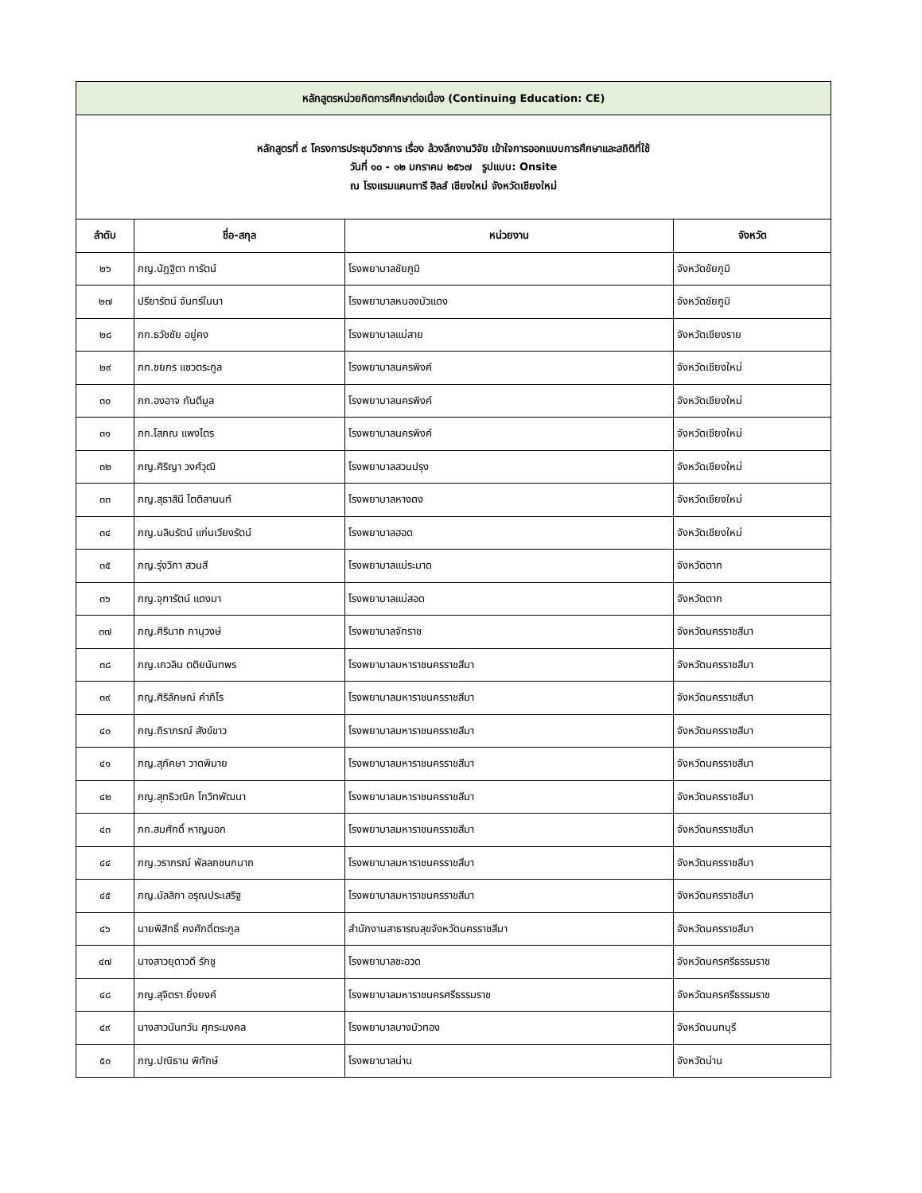| หลักสูตรหน่วยกิตการศึกษาต่อเนื่อง (Continuing Education: CE) | | | |
| --- | --- | --- | --- |
| หลักสูตรที่ ๙ โครงการประชุมวิชาการ เรื่อง ล้วงลึกงานวิจัย เข้าใจการออกแบบการศึกษาและสถิติที่ใช้ วันที่ ๑๐ - ๑๒ มกราคม ๒๕๖๗ รูปแบบ: Onsite ณ โรงแรมแคนทารี ฮิลส์ เชียงใหม่ จังหวัดเชียงใหม่ | | | |
| ลำดับ | ชื่อ-สกุล | หน่วยงาน | จังหวัด |
| ๒๖ | ภญ.นัฏฐิตา ทารัตน์ | โรงพยาบาลชัยภูมิ | จังหวัดชัยภูมิ |
| ๒๗ | ปรียารัตน์ จันทร์ในนา | โรงพยาบาลหนองบัวแดง | จังหวัดชัยภูมิ |
| ๒๘ | ภก.ธวัชชัย อยู่คง | โรงพยาบาลแม่สาย | จังหวัดเชียงราย |
| ๒๙ | ภก.ชยกร แซวตระกูล | โรงพยาบาลนครพิงค์ | จังหวัดเชียงใหม่ |
| ๓๐ | ภก.องอาจ กันตีมูล | โรงพยาบาลนครพิงค์ | จังหวัดเชียงใหม่ |
| ๓๑ | ภก.โสภณ แพงไตร | โรงพยาบาลนครพิงค์ | จังหวัดเชียงใหม่ |
| ๓๒ | ภญ.ศิริญา วงศ์วุฒิ | โรงพยาบาลสวนปรุง | จังหวัดเชียงใหม่ |
| ๓๓ | ภญ.สุธาสินี ไตติลานนท์ | โรงพยาบาลหางดง | จังหวัดเชียงใหม่ |
| ๓๔ | ภญ.นลินรัตน์ แก่นเวียงรัตน์ | โรงพยาบาลฮอด | จังหวัดเชียงใหม่ |
| ๓๕ | ภญ.รุ่งวิภา สวนสี | โรงพยาบาลแม่ระมาด | จังหวัดตาก |
| ๓๖ | ภญ.จุฑารัตน์ แดงมา | โรงพยาบาลแม่สอด | จังหวัดตาก |
| ๓๗ | ภญ.ศิรินาถ ภานุวงษ์ | โรงพยาบาลจักราช | จังหวัดนครราชสีมา |
| ๓๘ | ภญ.เกวลิน ตติยนันทพร | โรงพยาบาลมหาราชนครราชสีมา | จังหวัดนครราชสีมา |
| ๓๙ | ภญ.ศิริลักษณ์ คำภิโร | โรงพยาบาลมหาราชนครราชสีมา | จังหวัดนครราชสีมา |
| ๔๐ | ภญ.ถิราภรณ์ สังข์ขาว | โรงพยาบาลมหาราชนครราชสีมา | จังหวัดนครราชสีมา |
| ๔๑ | ภญ.สุภัคษา วาดพิมาย | โรงพยาบาลมหาราชนครราชสีมา | จังหวัดนครราชสีมา |
| ๔๒ | ภญ.สุทธิวณิก โกวิทพัฒนา | โรงพยาบาลมหาราชนครราชสีมา | จังหวัดนครราชสีมา |
| ๔๓ | ภก.สมศักดิ์ หาญนอก | โรงพยาบาลมหาราชนครราชสีมา | จังหวัดนครราชสีมา |
| ๔๔ | ภญ.วราภรณ์ พัลลภชนกนาถ | โรงพยาบาลมหาราชนครราชสีมา | จังหวัดนครราชสีมา |
| ๔๕ | ภญ.มัลลิกา อรุณประเสริฐ | โรงพยาบาลมหาราชนครราชสีมา | จังหวัดนครราชสีมา |
| ๔๖ | นายพิสิทธิ์ คงศักดิ์ตระกูล | สำนักงานสาธารณสุขจังหวัดนครราชสีมา | จังหวัดนครราชสีมา |
| ๔๗ | นางสาวยุดาวดี รักชู | โรงพยาบาลชะอวด | จังหวัดนครศรีธรรมราช |
| ๔๘ | ภญ.สุจิตรา ยิ่งยงค์ | โรงพยาบาลมหาราชนครศรีธรรมราช | จังหวัดนครศรีธรรมราช |
| ๔๙ | นางสาวนันทวัน ศุกระมงคล | โรงพยาบาลบางบัวทอง | จังหวัดนนทบุรี |
| ๕๐ | ภญ.ปณิธาน พิทักษ์ | โรงพยาบาลน่าน | จังหวัดน่าน |